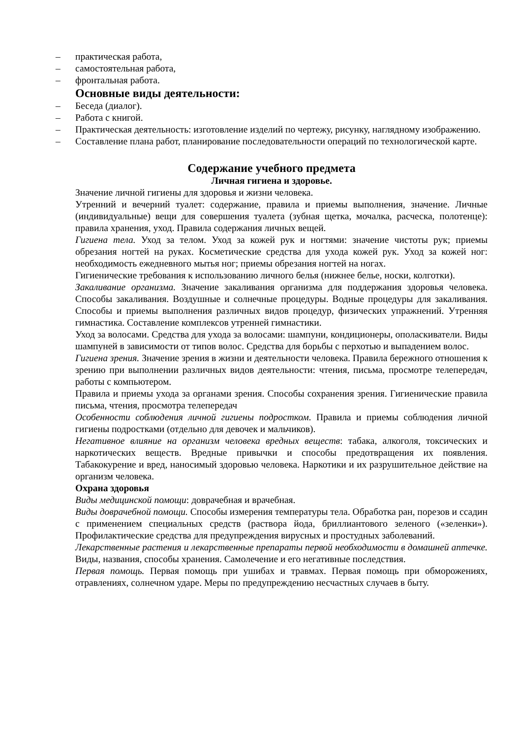– практическая работа,
– самостоятельная работа,
– фронтальная работа.
Основные виды деятельности:
– Беседа (диалог).
– Работа с книгой.
– Практическая деятельность: изготовление изделий по чертежу, рисунку, наглядному изображению.
– Составление плана работ, планирование последовательности операций по технологической карте.
Содержание учебного предмета
Личная гигиена и здоровье.
Значение личной гигиены для здоровья и жизни человека.
Утренний и вечерний туалет: содержание, правила и приемы выполнения, значение. Личные (индивидуальные) вещи для совершения туалета (зубная щетка, мочалка, расческа, полотенце): правила хранения, уход. Правила содержания личных вещей.
Гигиена тела. Уход за телом. Уход за кожей рук и ногтями: значение чистоты рук; приемы обрезания ногтей на руках. Косметические средства для ухода кожей рук. Уход за кожей ног: необходимость ежедневного мытья ног; приемы обрезания ногтей на ногах.
Гигиенические требования к использованию личного белья (нижнее белье, носки, колготки).
Закаливание организма. Значение закаливания организма для поддержания здоровья человека. Способы закаливания. Воздушные и солнечные процедуры. Водные процедуры для закаливания. Способы и приемы выполнения различных видов процедур, физических упражнений. Утренняя гимнастика. Составление комплексов утренней гимнастики.
Уход за волосами. Средства для ухода за волосами: шампуни, кондиционеры, ополаскиватели. Виды шампуней в зависимости от типов волос. Средства для борьбы с перхотью и выпадением волос.
Гигиена зрения. Значение зрения в жизни и деятельности человека. Правила бережного отношения к зрению при выполнении различных видов деятельности: чтения, письма, просмотре телепередач, работы с компьютером.
Правила и приемы ухода за органами зрения. Способы сохранения зрения. Гигиенические правила письма, чтения, просмотра телепередач
Особенности соблюдения личной гигиены подростком. Правила и приемы соблюдения личной гигиены подростками (отдельно для девочек и мальчиков).
Негативное влияние на организм человека вредных веществ: табака, алкоголя, токсических и наркотических веществ. Вредные привычки и способы предотвращения их появления. Табакокурение и вред, наносимый здоровью человека. Наркотики и их разрушительное действие на организм человека.
Охрана здоровья
Виды медицинской помощи: доврачебная и врачебная.
Виды доврачебной помощи. Способы измерения температуры тела. Обработка ран, порезов и ссадин с применением специальных средств (раствора йода, бриллиантового зеленого («зеленки»). Профилактические средства для предупреждения вирусных и простудных заболеваний.
Лекарственные растения и лекарственные препараты первой необходимости в домашней аптечке. Виды, названия, способы хранения. Самолечение и его негативные последствия.
Первая помощь. Первая помощь при ушибах и травмах. Первая помощь при обморожениях, отравлениях, солнечном ударе. Меры по предупреждению несчастных случаев в быту.